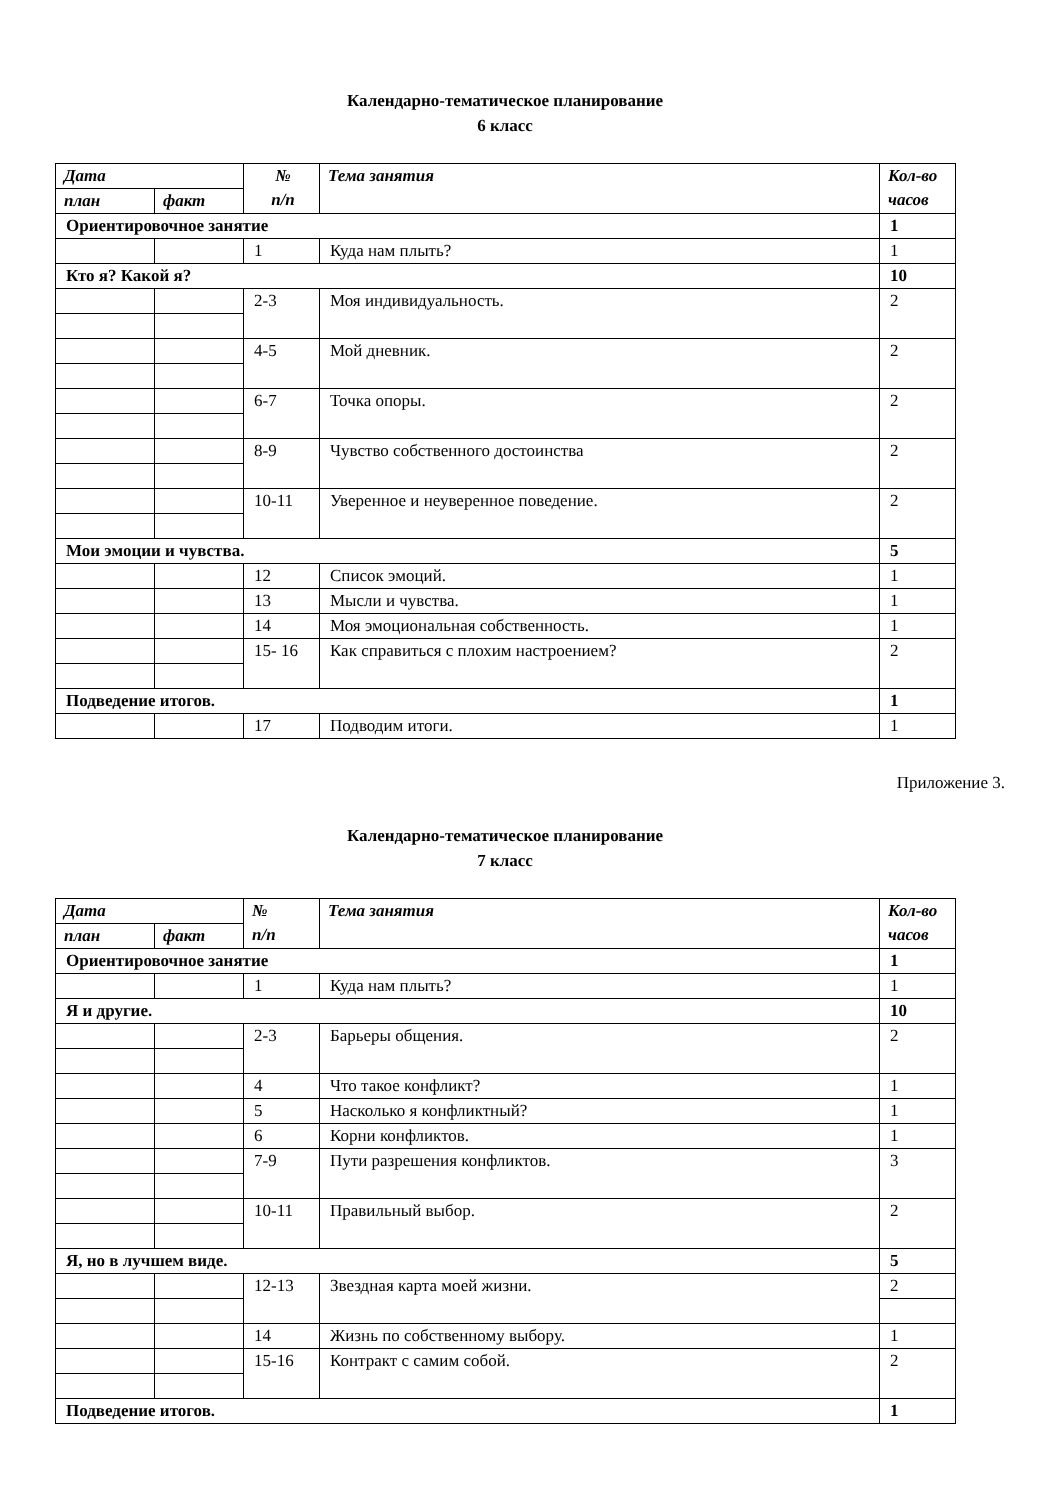Календарно-тематическое планирование
6 класс
| Дата | | № п/п | Тема занятия | Кол-во часов |
| --- | --- | --- | --- | --- |
| план | факт | | | |
| Ориентировочное занятие | | | | 1 |
| | | 1 | Куда нам плыть? | 1 |
| Кто я? Какой я? | | | | 10 |
| | | 2-3 | Моя индивидуальность. | 2 |
| | | 4-5 | Мой дневник. | 2 |
| | | 6-7 | Точка опоры. | 2 |
| | | 8-9 | Чувство собственного достоинства | 2 |
| | | 10-11 | Уверенное и неуверенное поведение. | 2 |
| Мои эмоции и чувства. | | | | 5 |
| | | 12 | Список эмоций. | 1 |
| | | 13 | Мысли и чувства. | 1 |
| | | 14 | Моя эмоциональная собственность. | 1 |
| | | 15- 16 | Как справиться с плохим настроением? | 2 |
| Подведение итогов. | | | | 1 |
| | | 17 | Подводим итоги. | 1 |
Приложение 3.
Календарно-тематическое планирование
7 класс
| Дата | | № п/п | Тема занятия | Кол-во часов |
| --- | --- | --- | --- | --- |
| план | факт | | | |
| Ориентировочное занятие | | | | 1 |
| | | 1 | Куда нам плыть? | 1 |
| Я и другие. | | | | 10 |
| | | 2-3 | Барьеры общения. | 2 |
| | | 4 | Что такое конфликт? | 1 |
| | | 5 | Насколько я конфликтный? | 1 |
| | | 6 | Корни конфликтов. | 1 |
| | | 7-9 | Пути разрешения конфликтов. | 3 |
| | | 10-11 | Правильный выбор. | 2 |
| Я, но в лучшем виде. | | | | 5 |
| | | 12-13 | Звездная карта моей жизни. | 2 |
| | | 14 | Жизнь по собственному выбору. | 1 |
| | | 15-16 | Контракт с самим собой. | 2 |
| Подведение итогов. | | | | 1 |